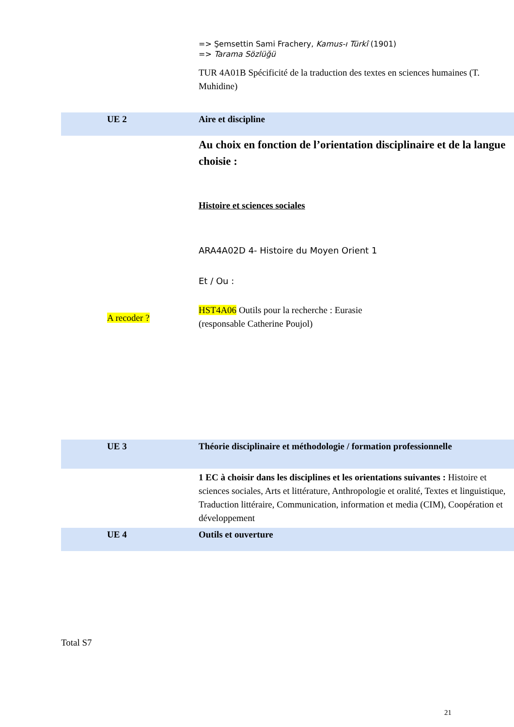| | | => Şemsettin Sami Frachery, Kamus-ı Türkî (1901) => Tarama Sözlüğü TUR 4A01B Spécificité de la traduction des textes en sciences humaines (T. Muhidine) |
| | UE 2 | Aire et discipline |
| | A recoder ? | Au choix en fonction de l’orientation disciplinaire et de la langue choisie : Histoire et sciences sociales ARA4A02D 4- Histoire du Moyen Orient 1 Et / Ou : HST4A06 Outils pour la recherche : Eurasie (responsable Catherine Poujol) |
| | UE 3 | Théorie disciplinaire et méthodologie / formation professionnelle |
| | | 1 EC à choisir dans les disciplines et les orientations suivantes : Histoire et sciences sociales, Arts et littérature, Anthropologie et oralité, Textes et linguistique, Traduction littéraire, Communication, information et media (CIM), Coopération et développement |
| | UE 4 | Outils et ouverture |
Total S7
21